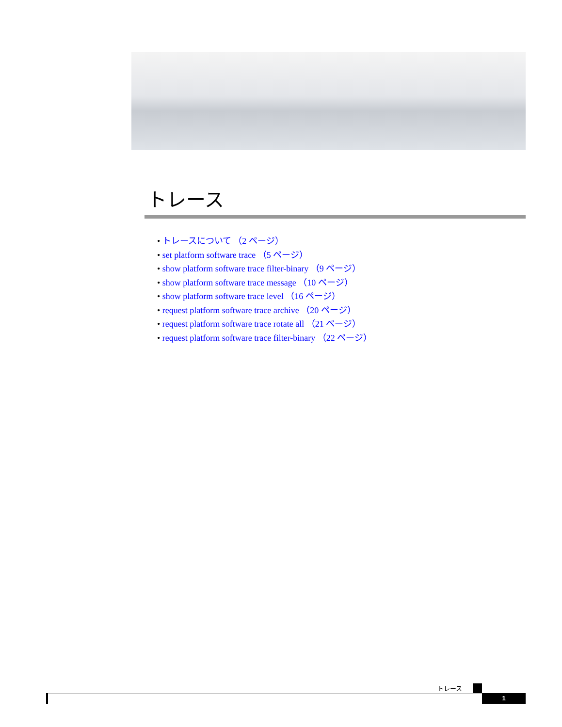トレース
• トレースについて （2 ページ）
• set platform software trace （5 ページ）
• show platform software trace filter-binary （9 ページ）
• show platform software trace message （10 ページ）
• show platform software trace level （16 ページ）
• request platform software trace archive （20 ページ）
• request platform software trace rotate all （21 ページ）
• request platform software trace filter-binary （22 ページ）
トレース
1